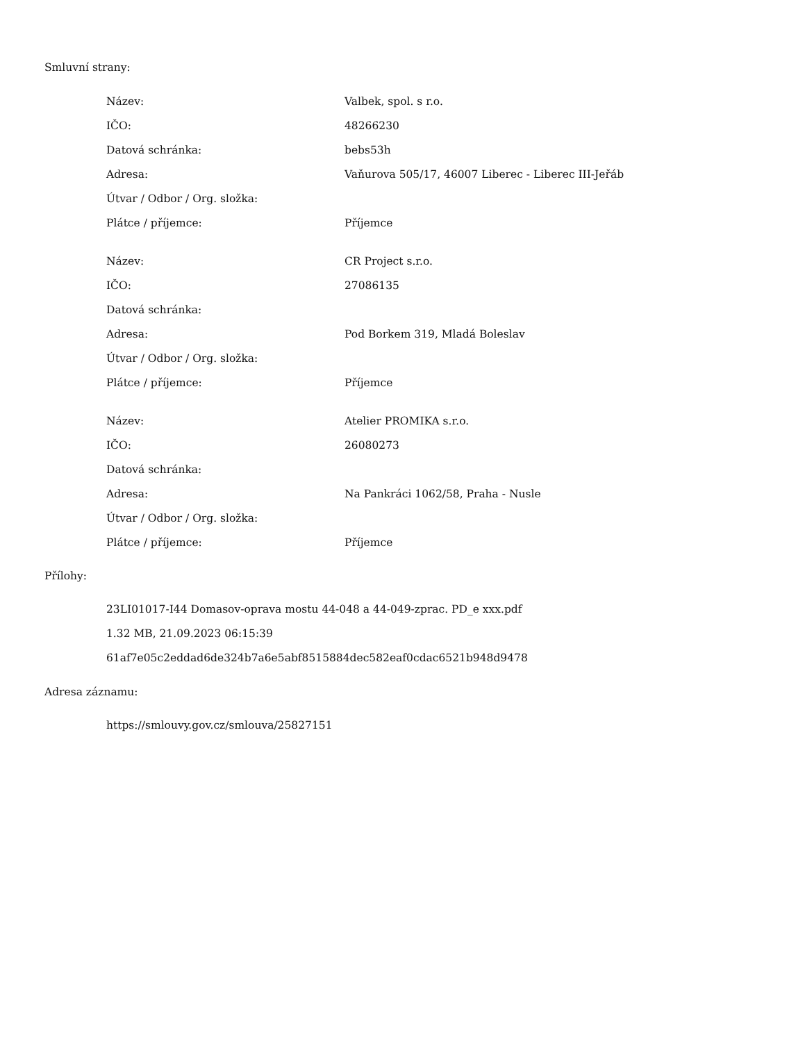Smluvní strany:
| Název: | Valbek, spol. s r.o. |
| IČO: | 48266230 |
| Datová schránka: | bebs53h |
| Adresa: | Vaňurova 505/17, 46007 Liberec - Liberec III-Jeřáb |
| Útvar / Odbor / Org. složka: | |
| Plátce / příjemce: | Příjemce |
| Název: | CR Project s.r.o. |
| IČO: | 27086135 |
| Datová schránka: | |
| Adresa: | Pod Borkem 319, Mladá Boleslav |
| Útvar / Odbor / Org. složka: | |
| Plátce / příjemce: | Příjemce |
| Název: | Atelier PROMIKA s.r.o. |
| IČO: | 26080273 |
| Datová schránka: | |
| Adresa: | Na Pankráci 1062/58, Praha - Nusle |
| Útvar / Odbor / Org. složka: | |
| Plátce / příjemce: | Příjemce |
Přílohy:
23LI01017-I44 Domasov-oprava mostu 44-048 a 44-049-zprac. PD_e xxx.pdf
1.32 MB, 21.09.2023 06:15:39
61af7e05c2eddad6de324b7a6e5abf8515884dec582eaf0cdac6521b948d9478
Adresa záznamu:
https://smlouvy.gov.cz/smlouva/25827151